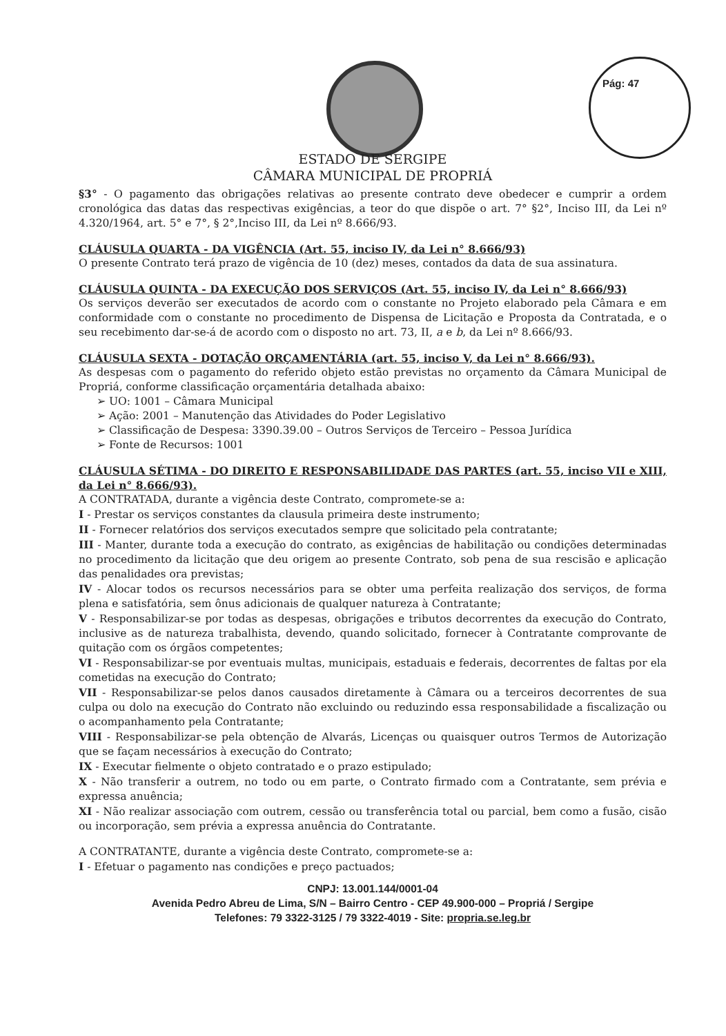Pág: 47
ESTADO DE SERGIPE
CÂMARA MUNICIPAL DE PROPRIÁ
§3° - O pagamento das obrigações relativas ao presente contrato deve obedecer e cumprir a ordem cronológica das datas das respectivas exigências, a teor do que dispõe o art. 7° §2°, Inciso III, da Lei nº 4.320/1964, art. 5° e 7°, § 2°,Inciso III, da Lei nº 8.666/93.
CLÁUSULA QUARTA - DA VIGÊNCIA (Art. 55, inciso IV, da Lei n° 8.666/93)
O presente Contrato terá prazo de vigência de 10 (dez) meses, contados da data de sua assinatura.
CLÁUSULA QUINTA - DA EXECUÇÃO DOS SERVIÇOS (Art. 55, inciso IV, da Lei n° 8.666/93)
Os serviços deverão ser executados de acordo com o constante no Projeto elaborado pela Câmara e em conformidade com o constante no procedimento de Dispensa de Licitação e Proposta da Contratada, e o seu recebimento dar-se-á de acordo com o disposto no art. 73, II, a e b, da Lei nº 8.666/93.
CLÁUSULA SEXTA - DOTAÇÃO ORÇAMENTÁRIA (art. 55, inciso V, da Lei n° 8.666/93).
As despesas com o pagamento do referido objeto estão previstas no orçamento da Câmara Municipal de Propriá, conforme classificação orçamentária detalhada abaixo:
➢ UO: 1001 – Câmara Municipal
➢ Ação: 2001 – Manutenção das Atividades do Poder Legislativo
➢ Classificação de Despesa: 3390.39.00 – Outros Serviços de Terceiro – Pessoa Jurídica
➢ Fonte de Recursos: 1001
CLÁUSULA SÉTIMA - DO DIREITO E RESPONSABILIDADE DAS PARTES (art. 55, inciso VII e XIII, da Lei n° 8.666/93).
A CONTRATADA, durante a vigência deste Contrato, compromete-se a:
I - Prestar os serviços constantes da clausula primeira deste instrumento;
II - Fornecer relatórios dos serviços executados sempre que solicitado pela contratante;
III - Manter, durante toda a execução do contrato, as exigências de habilitação ou condições determinadas no procedimento da licitação que deu origem ao presente Contrato, sob pena de sua rescisão e aplicação das penalidades ora previstas;
IV - Alocar todos os recursos necessários para se obter uma perfeita realização dos serviços, de forma plena e satisfatória, sem ônus adicionais de qualquer natureza à Contratante;
V - Responsabilizar-se por todas as despesas, obrigações e tributos decorrentes da execução do Contrato, inclusive as de natureza trabalhista, devendo, quando solicitado, fornecer à Contratante comprovante de quitação com os órgãos competentes;
VI - Responsabilizar-se por eventuais multas, municipais, estaduais e federais, decorrentes de faltas por ela cometidas na execução do Contrato;
VII - Responsabilizar-se pelos danos causados diretamente à Câmara ou a terceiros decorrentes de sua culpa ou dolo na execução do Contrato não excluindo ou reduzindo essa responsabilidade a fiscalização ou o acompanhamento pela Contratante;
VIII - Responsabilizar-se pela obtenção de Alvarás, Licenças ou quaisquer outros Termos de Autorização que se façam necessários à execução do Contrato;
IX - Executar fielmente o objeto contratado e o prazo estipulado;
X - Não transferir a outrem, no todo ou em parte, o Contrato firmado com a Contratante, sem prévia e expressa anuência;
XI - Não realizar associação com outrem, cessão ou transferência total ou parcial, bem como a fusão, cisão ou incorporação, sem prévia a expressa anuência do Contratante.
A CONTRATANTE, durante a vigência deste Contrato, compromete-se a:
I - Efetuar o pagamento nas condições e preço pactuados;
CNPJ: 13.001.144/0001-04
Avenida Pedro Abreu de Lima, S/N – Bairro Centro - CEP 49.900-000 – Propriá / Sergipe
Telefones: 79 3322-3125 / 79 3322-4019 - Site: propria.se.leg.br